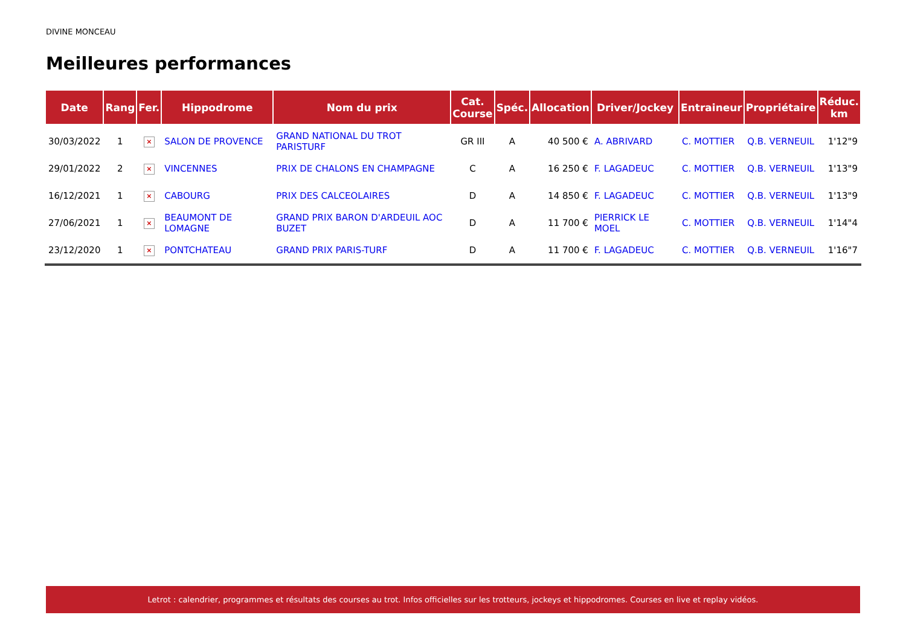DIVINE MONCEAU
Meilleures performances
| Date | Rang | Fer. | Hippodrome | Nom du prix | Cat. Course | Spéc. | Allocation | Driver/Jockey | Entraineur | Propriétaire | Réduc. km |
| --- | --- | --- | --- | --- | --- | --- | --- | --- | --- | --- | --- |
| 30/03/2022 | 1 | × | SALON DE PROVENCE | GRAND NATIONAL DU TROT PARISTURF | GR III | A | 40 500 € | A. ABRIVARD | C. MOTTIER | Q.B. VERNEUIL | 1'12"9 |
| 29/01/2022 | 2 | × | VINCENNES | PRIX DE CHALONS EN CHAMPAGNE | C | A | 16 250 € | F. LAGADEUC | C. MOTTIER | Q.B. VERNEUIL | 1'13"9 |
| 16/12/2021 | 1 | × | CABOURG | PRIX DES CALCEOLAIRES | D | A | 14 850 € | F. LAGADEUC | C. MOTTIER | Q.B. VERNEUIL | 1'13"9 |
| 27/06/2021 | 1 | × | BEAUMONT DE LOMAGNE | GRAND PRIX BARON D'ARDEUIL AOC BUZET | D | A | 11 700 € | PIERRICK LE MOEL | C. MOTTIER | Q.B. VERNEUIL | 1'14"4 |
| 23/12/2020 | 1 | × | PONTCHATEAU | GRAND PRIX PARIS-TURF | D | A | 11 700 € | F. LAGADEUC | C. MOTTIER | Q.B. VERNEUIL | 1'16"7 |
Letrot : calendrier, programmes et résultats des courses au trot. Infos officielles sur les trotteurs, jockeys et hippodromes. Courses en live et replay vidéos.